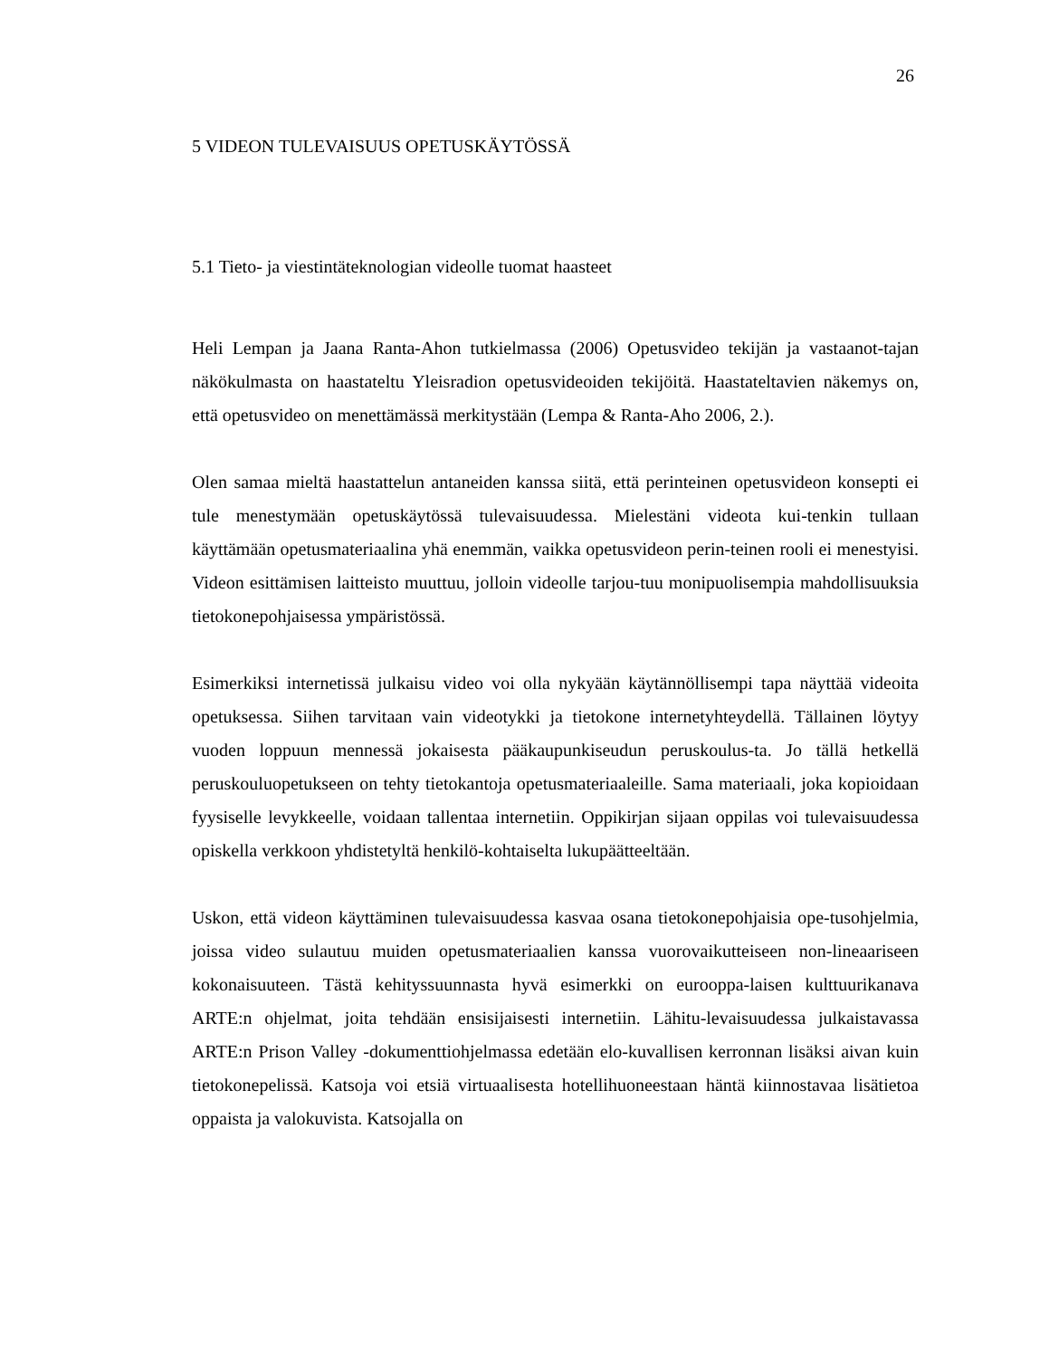26
5 VIDEON TULEVAISUUS OPETUSKÄYTÖSSÄ
5.1 Tieto- ja viestintäteknologian videolle tuomat haasteet
Heli Lempan ja Jaana Ranta-Ahon tutkielmassa (2006) Opetusvideo tekijän ja vastaanot-tajan näkökulmasta on haastateltu Yleisradion opetusvideoiden tekijöitä. Haastateltavien näkemys on, että opetusvideo on menettämässä merkitystään (Lempa & Ranta-Aho 2006, 2.).
Olen samaa mieltä haastattelun antaneiden kanssa siitä, että perinteinen opetusvideon konsepti ei tule menestymään opetuskäytössä tulevaisuudessa. Mielestäni videota kui-tenkin tullaan käyttämään opetusmateriaalina yhä enemmän, vaikka opetusvideon perin-teinen rooli ei menestyisi. Videon esittämisen laitteisto muuttuu, jolloin videolle tarjou-tuu monipuolisempia mahdollisuuksia tietokonepohjaisessa ympäristössä.
Esimerkiksi internetissä julkaisu video voi olla nykyään käytännöllisempi tapa näyttää videoita opetuksessa. Siihen tarvitaan vain videotykki ja tietokone internetyhteydellä. Tällainen löytyy vuoden loppuun mennessä jokaisesta pääkaupunkiseudun peruskoulus-ta. Jo tällä hetkellä peruskouluopetukseen on tehty tietokantoja opetusmateriaaleille. Sama materiaali, joka kopioidaan fyysiselle levykkeelle, voidaan tallentaa internetiin. Oppikirjan sijaan oppilas voi tulevaisuudessa opiskella verkkoon yhdistetyltä henkilö-kohtaiselta lukupäätteeltään.
Uskon, että videon käyttäminen tulevaisuudessa kasvaa osana tietokonepohjaisia ope-tusohjelmia, joissa video sulautuu muiden opetusmateriaalien kanssa vuorovaikutteiseen non-lineaariseen kokonaisuuteen. Tästä kehityssuunnasta hyvä esimerkki on eurooppa-laisen kulttuurikanava ARTE:n ohjelmat, joita tehdään ensisijaisesti internetiin. Lähitu-levaisuudessa julkaistavassa ARTE:n Prison Valley -dokumenttiohjelmassa edetään elo-kuvallisen kerronnan lisäksi aivan kuin tietokonepelissä. Katsoja voi etsiä virtuaalisesta hotellihuoneestaan häntä kiinnostavaa lisätietoa oppaista ja valokuvista. Katsojalla on